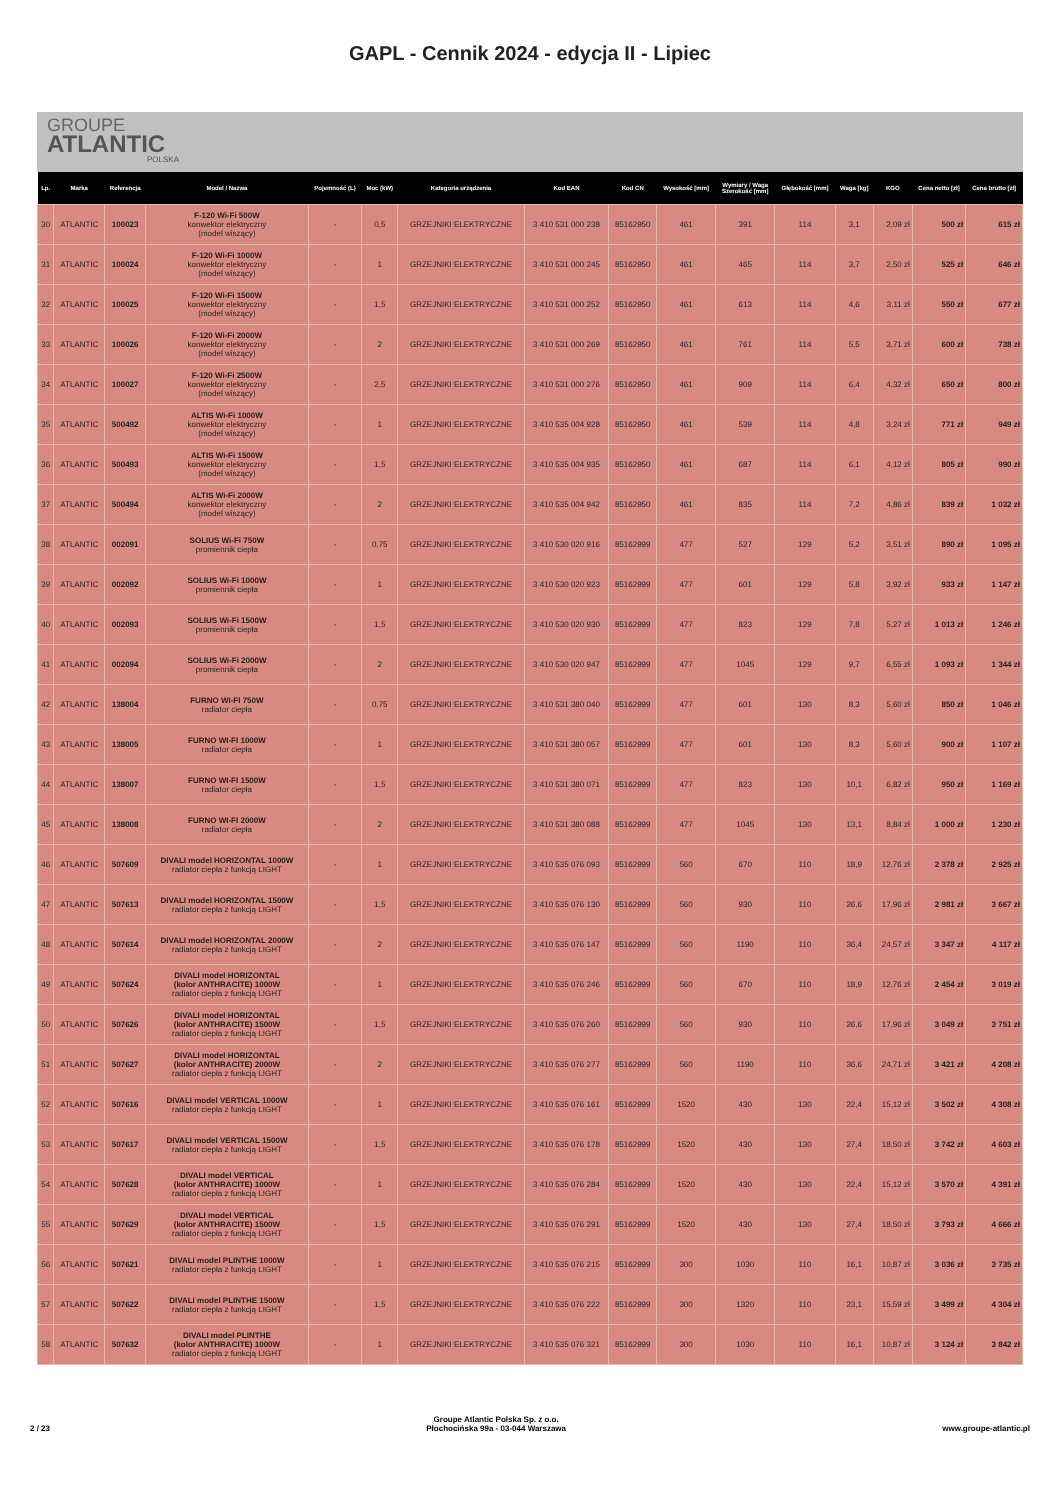GAPL - Cennik 2024 - edycja II - Lipiec
GROUPE
ATLANTIC
POLSKA
| Lp. | Marka | Referencja | Model / Nazwa | Pojemność (L) | Moc (kW) | Kategoria urządzenia | Kod EAN | Kod CN | Wysokość [mm] | Wymiary / Waga Szerokość [mm] | Głębokość [mm] | Waga [kg] | KGO | Cena netto [zł] | Cena brutto [zł] |
| --- | --- | --- | --- | --- | --- | --- | --- | --- | --- | --- | --- | --- | --- | --- | --- |
| 30 | ATLANTIC | 100023 | F-120 Wi-Fi 500W konwektor elektryczny (model wiszący) | - | 0,5 | GRZEJNIKI ELEKTRYCZNE | 3 410 531 000 238 | 85162950 | 461 | 391 | 114 | 3,1 | 2,09 zł | 500 zł | 615 zł |
| 31 | ATLANTIC | 100024 | F-120 Wi-Fi 1000W konwektor elektryczny (model wiszący) | - | 1 | GRZEJNIKI ELEKTRYCZNE | 3 410 531 000 245 | 85162950 | 461 | 465 | 114 | 3,7 | 2,50 zł | 525 zł | 646 zł |
| 32 | ATLANTIC | 100025 | F-120 Wi-Fi 1500W konwektor elektryczny (model wiszący) | - | 1,5 | GRZEJNIKI ELEKTRYCZNE | 3 410 531 000 252 | 85162950 | 461 | 613 | 114 | 4,6 | 3,11 zł | 550 zł | 677 zł |
| 33 | ATLANTIC | 100026 | F-120 Wi-Fi 2000W konwektor elektryczny (model wiszący) | - | 2 | GRZEJNIKI ELEKTRYCZNE | 3 410 531 000 269 | 85162950 | 461 | 761 | 114 | 5,5 | 3,71 zł | 600 zł | 738 zł |
| 34 | ATLANTIC | 100027 | F-120 Wi-Fi 2500W konwektor elektryczny (model wiszący) | - | 2,5 | GRZEJNIKI ELEKTRYCZNE | 3 410 531 000 276 | 85162950 | 461 | 909 | 114 | 6,4 | 4,32 zł | 650 zł | 800 zł |
| 35 | ATLANTIC | 500492 | ALTIS Wi-Fi 1000W konwektor elektryczny (model wiszący) | - | 1 | GRZEJNIKI ELEKTRYCZNE | 3 410 535 004 928 | 85162950 | 461 | 539 | 114 | 4,8 | 3,24 zł | 771 zł | 949 zł |
| 36 | ATLANTIC | 500493 | ALTIS Wi-Fi 1500W konwektor elektryczny (model wiszący) | - | 1,5 | GRZEJNIKI ELEKTRYCZNE | 3 410 535 004 935 | 85162950 | 461 | 687 | 114 | 6,1 | 4,12 zł | 805 zł | 990 zł |
| 37 | ATLANTIC | 500494 | ALTIS Wi-Fi 2000W konwektor elektryczny (model wiszący) | - | 2 | GRZEJNIKI ELEKTRYCZNE | 3 410 535 004 942 | 85162950 | 461 | 835 | 114 | 7,2 | 4,86 zł | 839 zł | 1 032 zł |
| 38 | ATLANTIC | 002091 | SOLIUS Wi-Fi 750W promiennik ciepła | - | 0,75 | GRZEJNIKI ELEKTRYCZNE | 3 410 530 020 916 | 85162999 | 477 | 527 | 129 | 5,2 | 3,51 zł | 890 zł | 1 095 zł |
| 39 | ATLANTIC | 002092 | SOLIUS Wi-Fi 1000W promiennik ciepła | - | 1 | GRZEJNIKI ELEKTRYCZNE | 3 410 530 020 923 | 85162999 | 477 | 601 | 129 | 5,8 | 3,92 zł | 933 zł | 1 147 zł |
| 40 | ATLANTIC | 002093 | SOLIUS Wi-Fi 1500W promiennik ciepła | - | 1,5 | GRZEJNIKI ELEKTRYCZNE | 3 410 530 020 930 | 85162999 | 477 | 823 | 129 | 7,8 | 5,27 zł | 1 013 zł | 1 246 zł |
| 41 | ATLANTIC | 002094 | SOLIUS Wi-Fi 2000W promiennik ciepła | - | 2 | GRZEJNIKI ELEKTRYCZNE | 3 410 530 020 947 | 85162999 | 477 | 1045 | 129 | 9,7 | 6,55 zł | 1 093 zł | 1 344 zł |
| 42 | ATLANTIC | 138004 | FURNO WI-FI 750W radiator ciepła | - | 0,75 | GRZEJNIKI ELEKTRYCZNE | 3 410 531 380 040 | 85162999 | 477 | 601 | 130 | 8,3 | 5,60 zł | 850 zł | 1 046 zł |
| 43 | ATLANTIC | 138005 | FURNO WI-FI 1000W radiator ciepła | - | 1 | GRZEJNIKI ELEKTRYCZNE | 3 410 531 380 057 | 85162999 | 477 | 601 | 130 | 8,3 | 5,60 zł | 900 zł | 1 107 zł |
| 44 | ATLANTIC | 138007 | FURNO WI-FI 1500W radiator ciepła | - | 1,5 | GRZEJNIKI ELEKTRYCZNE | 3 410 531 380 071 | 85162999 | 477 | 823 | 130 | 10,1 | 6,82 zł | 950 zł | 1 169 zł |
| 45 | ATLANTIC | 138008 | FURNO WI-FI 2000W radiator ciepła | - | 2 | GRZEJNIKI ELEKTRYCZNE | 3 410 531 380 088 | 85162999 | 477 | 1045 | 130 | 13,1 | 8,84 zł | 1 000 zł | 1 230 zł |
| 46 | ATLANTIC | 507609 | DIVALI model HORIZONTAL 1000W radiator ciepła z funkcją LIGHT | - | 1 | GRZEJNIKI ELEKTRYCZNE | 3 410 535 076 093 | 85162999 | 560 | 670 | 110 | 18,9 | 12,76 zł | 2 378 zł | 2 925 zł |
| 47 | ATLANTIC | 507613 | DIVALI model HORIZONTAL 1500W radiator ciepła z funkcją LIGHT | - | 1,5 | GRZEJNIKI ELEKTRYCZNE | 3 410 535 076 130 | 85162999 | 560 | 930 | 110 | 26,6 | 17,96 zł | 2 981 zł | 3 667 zł |
| 48 | ATLANTIC | 507614 | DIVALI model HORIZONTAL 2000W radiator ciepła z funkcją LIGHT | - | 2 | GRZEJNIKI ELEKTRYCZNE | 3 410 535 076 147 | 85162999 | 560 | 1190 | 110 | 36,4 | 24,57 zł | 3 347 zł | 4 117 zł |
| 49 | ATLANTIC | 507624 | DIVALI model HORIZONTAL (kolor ANTHRACITE) 1000W radiator ciepła z funkcją LIGHT | - | 1 | GRZEJNIKI ELEKTRYCZNE | 3 410 535 076 246 | 85162999 | 560 | 670 | 110 | 18,9 | 12,76 zł | 2 454 zł | 3 019 zł |
| 50 | ATLANTIC | 507626 | DIVALI model HORIZONTAL (kolor ANTHRACITE) 1500W radiator ciepła z funkcją LIGHT | - | 1,5 | GRZEJNIKI ELEKTRYCZNE | 3 410 535 076 260 | 85162999 | 560 | 930 | 110 | 26,6 | 17,96 zł | 3 049 zł | 3 751 zł |
| 51 | ATLANTIC | 507627 | DIVALI model HORIZONTAL (kolor ANTHRACITE) 2000W radiator ciepła z funkcją LIGHT | - | 2 | GRZEJNIKI ELEKTRYCZNE | 3 410 535 076 277 | 85162999 | 560 | 1190 | 110 | 36,6 | 24,71 zł | 3 421 zł | 4 208 zł |
| 52 | ATLANTIC | 507616 | DIVALI model VERTICAL 1000W radiator ciepła z funkcją LIGHT | - | 1 | GRZEJNIKI ELEKTRYCZNE | 3 410 535 076 161 | 85162999 | 1520 | 430 | 130 | 22,4 | 15,12 zł | 3 502 zł | 4 308 zł |
| 53 | ATLANTIC | 507617 | DIVALI model VERTICAL 1500W radiator ciepła z funkcją LIGHT | - | 1,5 | GRZEJNIKI ELEKTRYCZNE | 3 410 535 076 178 | 85162999 | 1520 | 430 | 130 | 27,4 | 18,50 zł | 3 742 zł | 4 603 zł |
| 54 | ATLANTIC | 507628 | DIVALI model VERTICAL (kolor ANTHRACITE) 1000W radiator ciepła z funkcją LIGHT | - | 1 | GRZEJNIKI ELEKTRYCZNE | 3 410 535 076 284 | 85162999 | 1520 | 430 | 130 | 22,4 | 15,12 zł | 3 570 zł | 4 391 zł |
| 55 | ATLANTIC | 507629 | DIVALI model VERTICAL (kolor ANTHRACITE) 1500W radiator ciepła z funkcją LIGHT | - | 1,5 | GRZEJNIKI ELEKTRYCZNE | 3 410 535 076 291 | 85162999 | 1520 | 430 | 130 | 27,4 | 18,50 zł | 3 793 zł | 4 666 zł |
| 56 | ATLANTIC | 507621 | DIVALI model PLINTHE 1000W radiator ciepła z funkcją LIGHT | - | 1 | GRZEJNIKI ELEKTRYCZNE | 3 410 535 076 215 | 85162999 | 300 | 1030 | 110 | 16,1 | 10,87 zł | 3 036 zł | 3 735 zł |
| 57 | ATLANTIC | 507622 | DIVALI model PLINTHE 1500W radiator ciepła z funkcją LIGHT | - | 1,5 | GRZEJNIKI ELEKTRYCZNE | 3 410 535 076 222 | 85162999 | 300 | 1320 | 110 | 23,1 | 15,59 zł | 3 499 zł | 4 304 zł |
| 58 | ATLANTIC | 507632 | DIVALI model PLINTHE (kolor ANTHRACITE) 1000W radiator ciepła z funkcją LIGHT | - | 1 | GRZEJNIKI ELEKTRYCZNE | 3 410 535 076 321 | 85162999 | 300 | 1030 | 110 | 16,1 | 10,87 zł | 3 124 zł | 3 842 zł |
2 / 23
Groupe Atlantic Polska Sp. z o.o.
Płochocińska 99a - 03-044 Warszawa
www.groupe-atlantic.pl